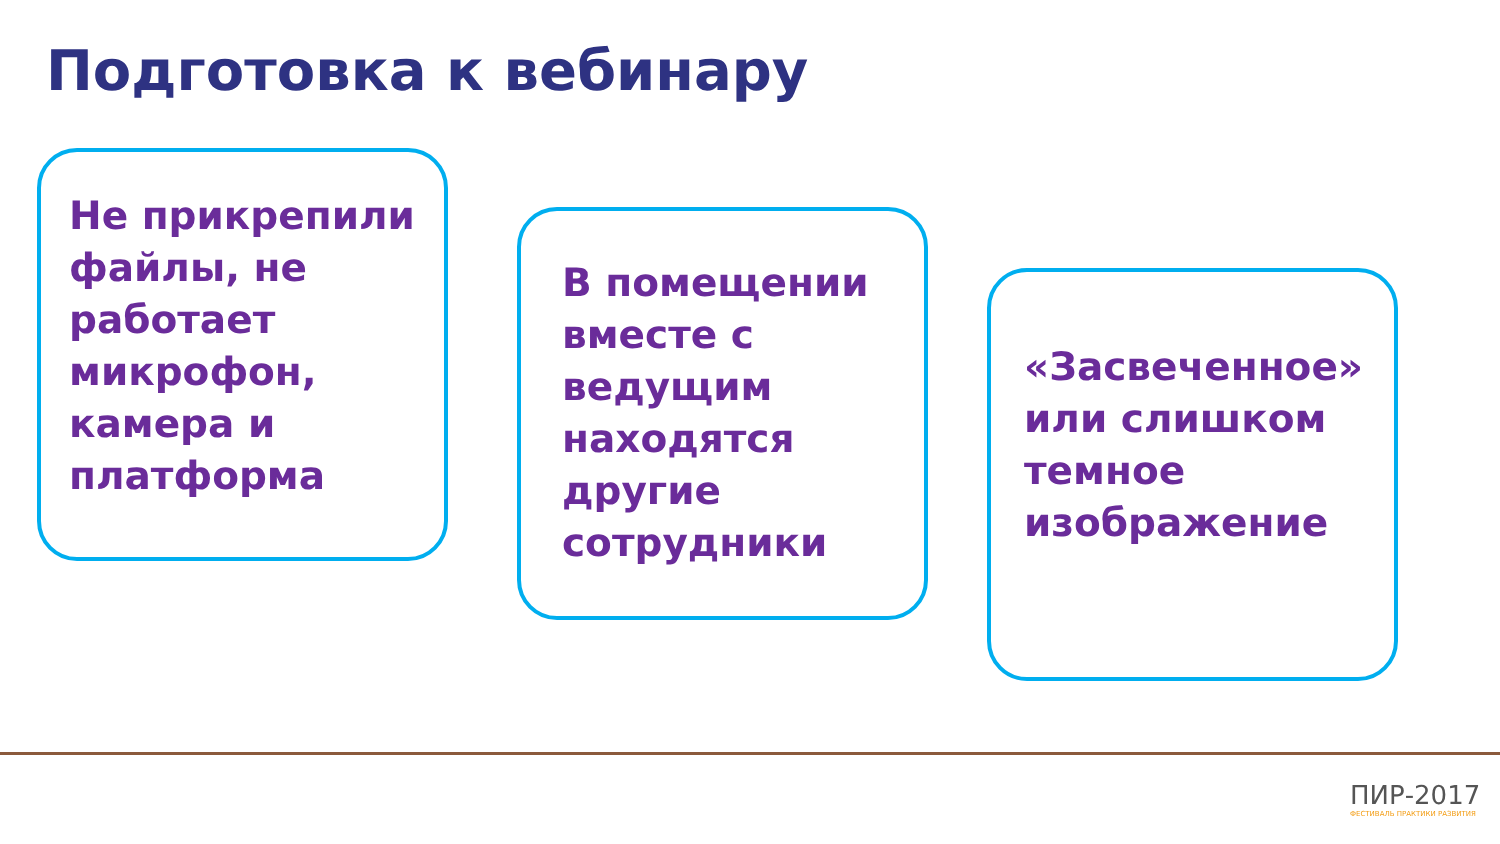Подготовка к вебинару
Не прикрепили файлы, не работает микрофон, камера и платформа
В помещении вместе с ведущим находятся другие сотрудники
«Засвеченное» или слишком темное изображение
ПИР-2017
ФЕСТИВАЛЬ ПРАКТИКИ РАЗВИТИЯ